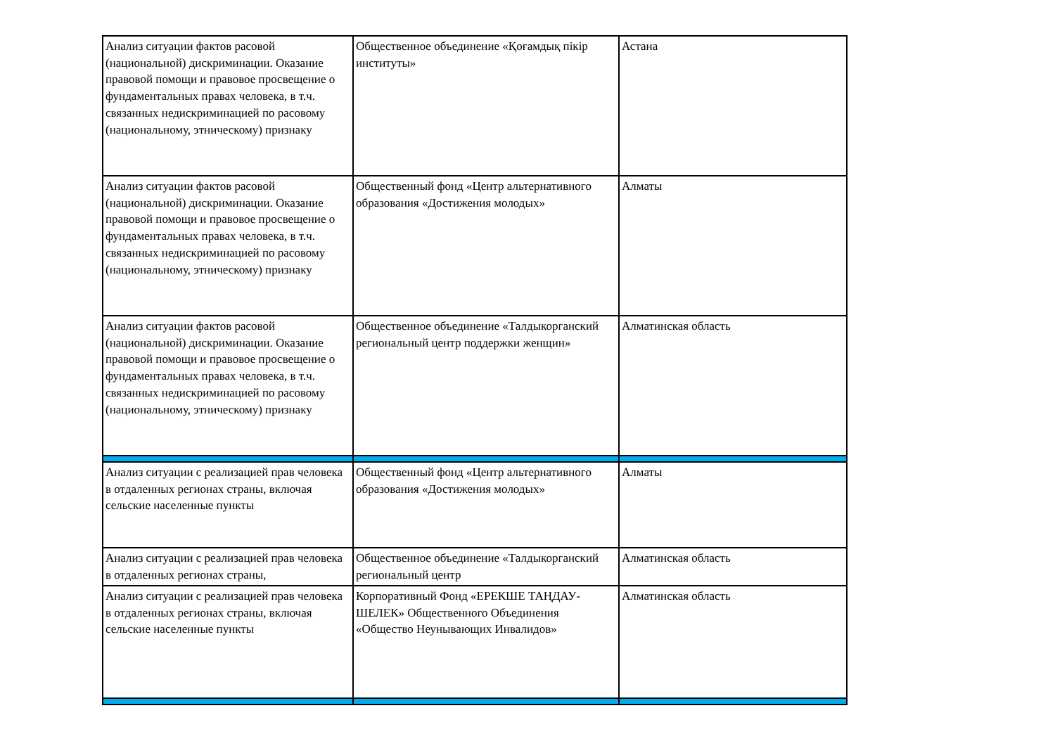| Анализ ситуации фактов расовой (национальной) дискриминации. Оказание правовой помощи и правовое просвещение о фундаментальных правах человека, в т.ч. связанных недискриминацией по расовому (национальному, этническому) признаку | Общественное объединение «Қоғамдық пікір институты» | Астана |
| Анализ ситуации фактов расовой (национальной) дискриминации. Оказание правовой помощи и правовое просвещение о фундаментальных правах человека, в т.ч. связанных недискриминацией по расовому (национальному, этническому) признаку | Общественный фонд «Центр альтернативного образования «Достижения молодых» | Алматы |
| Анализ ситуации фактов расовой (национальной) дискриминации. Оказание правовой помощи и правовое просвещение о фундаментальных правах человека, в т.ч. связанных недискриминацией по расовому (национальному, этническому) признаку | Общественное объединение «Талдыкорганский региональный центр поддержки женщин» | Алматинская область |
| Анализ ситуации с реализацией прав человека в отдаленных регионах страны, включая сельские населенные пункты | Общественный фонд «Центр альтернативного образования «Достижения молодых» | Алматы |
| Анализ ситуации с реализацией прав человека в отдаленных регионах страны, | Общественное объединение «Талдыкорганский региональный центр | Алматинская область |
| Анализ ситуации с реализацией прав человека в отдаленных регионах страны, включая сельские населенные пункты | Корпоративный Фонд «ЕРЕКШЕ ТАҢДАУ-ШЕЛЕК» Общественного Объединения «Общество Неунывающих Инвалидов» | Алматинская область |